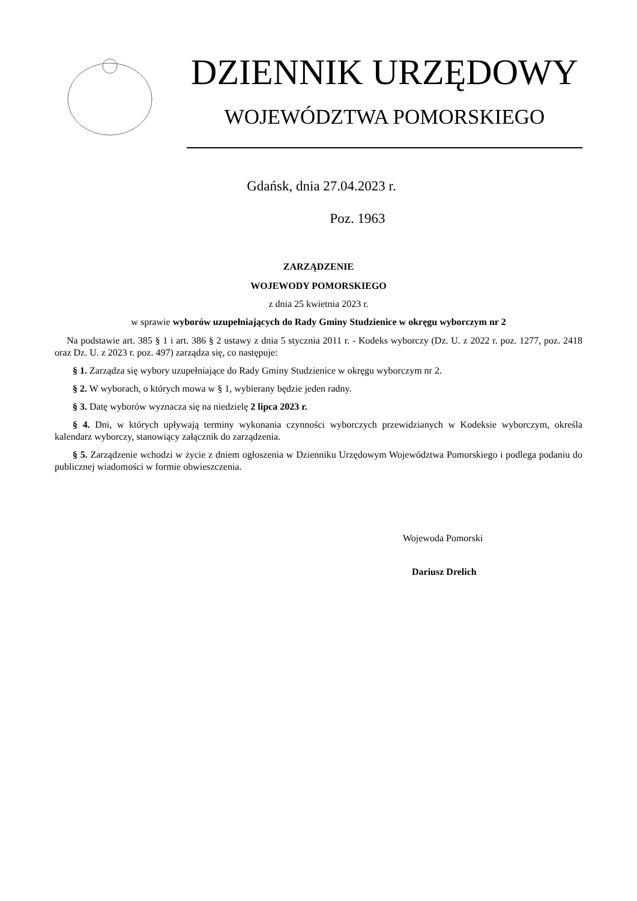DZIENNIK URZĘDOWY
WOJEWÓDZTWA POMORSKIEGO
Gdańsk, dnia 27.04.2023 r.
Poz. 1963
ZARZĄDZENIE
WOJEWODY POMORSKIEGO
z dnia 25 kwietnia 2023 r.
w sprawie wyborów uzupełniających do Rady Gminy Studzienice w okręgu wyborczym nr 2
Na podstawie art. 385 § 1 i art. 386 § 2 ustawy z dnia 5 stycznia 2011 r. - Kodeks wyborczy (Dz. U. z 2022 r. poz. 1277, poz. 2418 oraz Dz. U. z 2023 r. poz. 497) zarządza się, co następuje:
§ 1. Zarządza się wybory uzupełniające do Rady Gminy Studzienice w okręgu wyborczym nr 2.
§ 2. W wyborach, o których mowa w § 1, wybierany będzie jeden radny.
§ 3. Datę wyborów wyznacza się na niedzielę 2 lipca 2023 r.
§ 4. Dni, w których upływają terminy wykonania czynności wyborczych przewidzianych w Kodeksie wyborczym, określa kalendarz wyborczy, stanowiący załącznik do zarządzenia.
§ 5. Zarządzenie wchodzi w życie z dniem ogłoszenia w Dzienniku Urzędowym Województwa Pomorskiego i podlega podaniu do publicznej wiadomości w formie obwieszczenia.
Wojewoda Pomorski
Dariusz Drelich